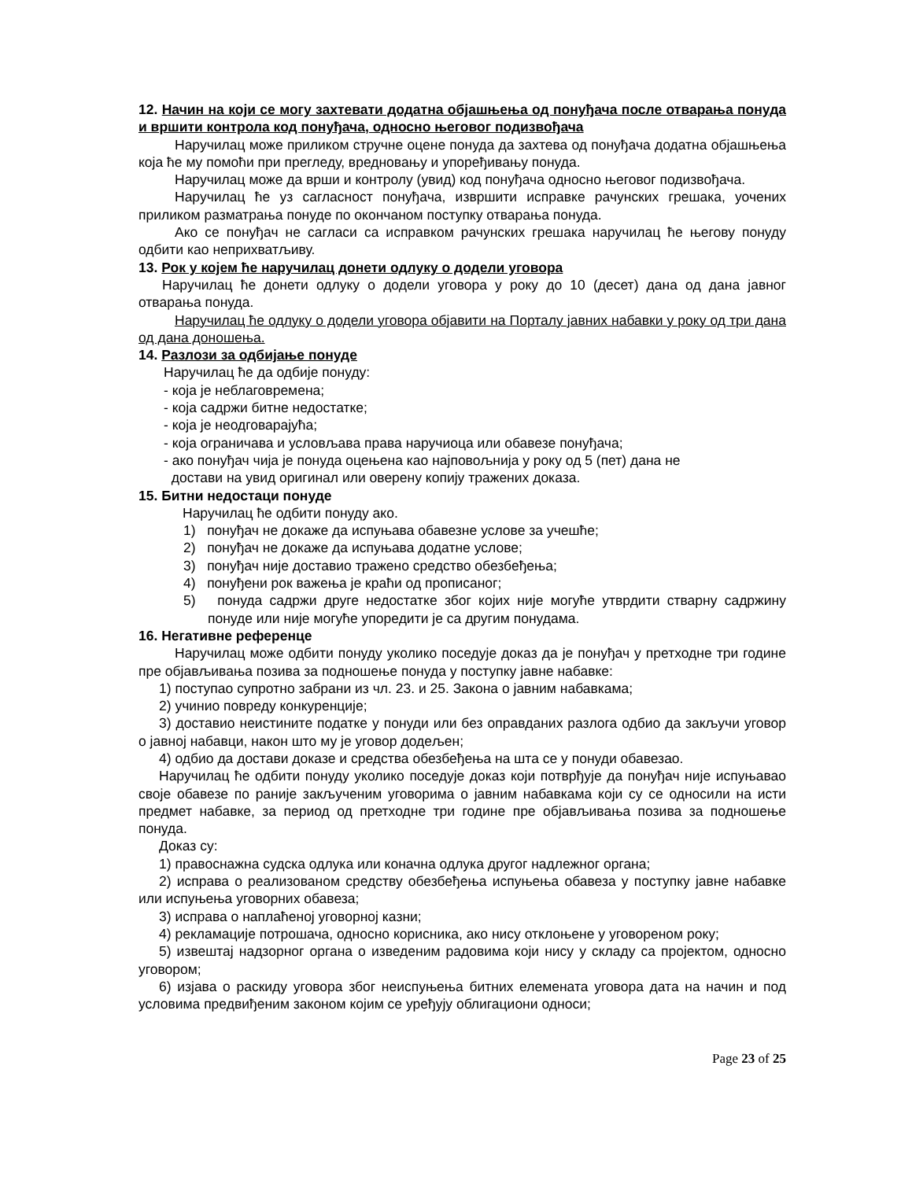12. Начин на који се могу захтевати додатна објашњења од понуђача после отварања понуда и вршити контрола код понуђача, односно његовог подизвођача
Наручилац може приликом стручне оцене понуда да захтева од понуђача додатна објашњења која ће му помоћи при прегледу, вредновању и упоређивању понуда.
Наручилац може да врши и контролу (увид) код понуђача односно његовог подизвођача.
Наручилац ће уз сагласност понуђача, извршити исправке рачунских грешака, уочених приликом разматрања понуде по окончаном поступку отварања понуда.
Ако се понуђач не сагласи са исправком рачунских грешака наручилац ће његову понуду одбити као неприхватљиву.
13. Рок у којем ће наручилац донети одлуку о додели уговора
Наручилац ће донети одлуку о додели уговора у року до 10 (десет) дана од дана јавног отварања понуда.
Наручилац ће одлуку о додели уговора објавити на Порталу јавних набавки у року од три дана од дана доношења.
14. Разлози за одбијање понуде
Наручилац ће да одбије понуду:
- која је неблаговремена;
- која садржи битне недостатке;
- која је неодговарајућа;
- која ограничава и условљава права наручиоца или обавезе понуђача;
- ако понуђач чија је понуда оцењена као најповољнија у року од 5 (пет) дана не
достави на увид оригинал или оверену копију тражених доказа.
15. Битни недостаци понуде
Наручилац ће одбити понуду ако.
1) понуђач не докаже да испуњава обавезне услове за учешће;
2) понуђач не докаже да испуњава додатне услове;
3) понуђач није доставио тражено средство обезбеђења;
4) понуђени рок важења је краћи од прописаног;
5) понуда садржи друге недостатке због којих није могуће утврдити стварну садржину понуде или није могуће упоредити је са другим понудама.
16. Негативне референце
Наручилац може одбити понуду уколико поседује доказ да је понуђач у претходне три године пре објављивања позива за подношење понуда у поступку јавне набавке:
1) поступао супротно забрани из чл. 23. и 25. Закона о јавним набавкама;
2) учинио повреду конкуренције;
3) доставио неистините податке у понуди или без оправданих разлога одбио да закључи уговор о јавној набавци, након што му је уговор додељен;
4) одбио да достави доказе и средства обезбеђења на шта се у понуди обавезао.
Наручилац ће одбити понуду уколико поседује доказ који потврђује да понуђач није испуњавао своје обавезе по раније закљученим уговорима о јавним набавкама који су се односили на исти предмет набавке, за период од претходне три године пре објављивања позива за подношење понуда.
Доказ су:
1) правоснажна судска одлука или коначна одлука другог надлежног органа;
2) исправа о реализованом средству обезбеђења испуњења обавеза у поступку јавне набавке или испуњења уговорних обавеза;
3) исправа о наплаћеној уговорној казни;
4) рекламације потрошача, односно корисника, ако нису отклоњене у уговореном року;
5) извештај надзорног органа о изведеним радовима који нису у складу са пројектом, односно уговором;
6) изјава о раскиду уговора због неиспуњења битних елемената уговора дата на начин и под условима предвиђеним законом којим се уређују облигациони односи;
Page 23 of 25